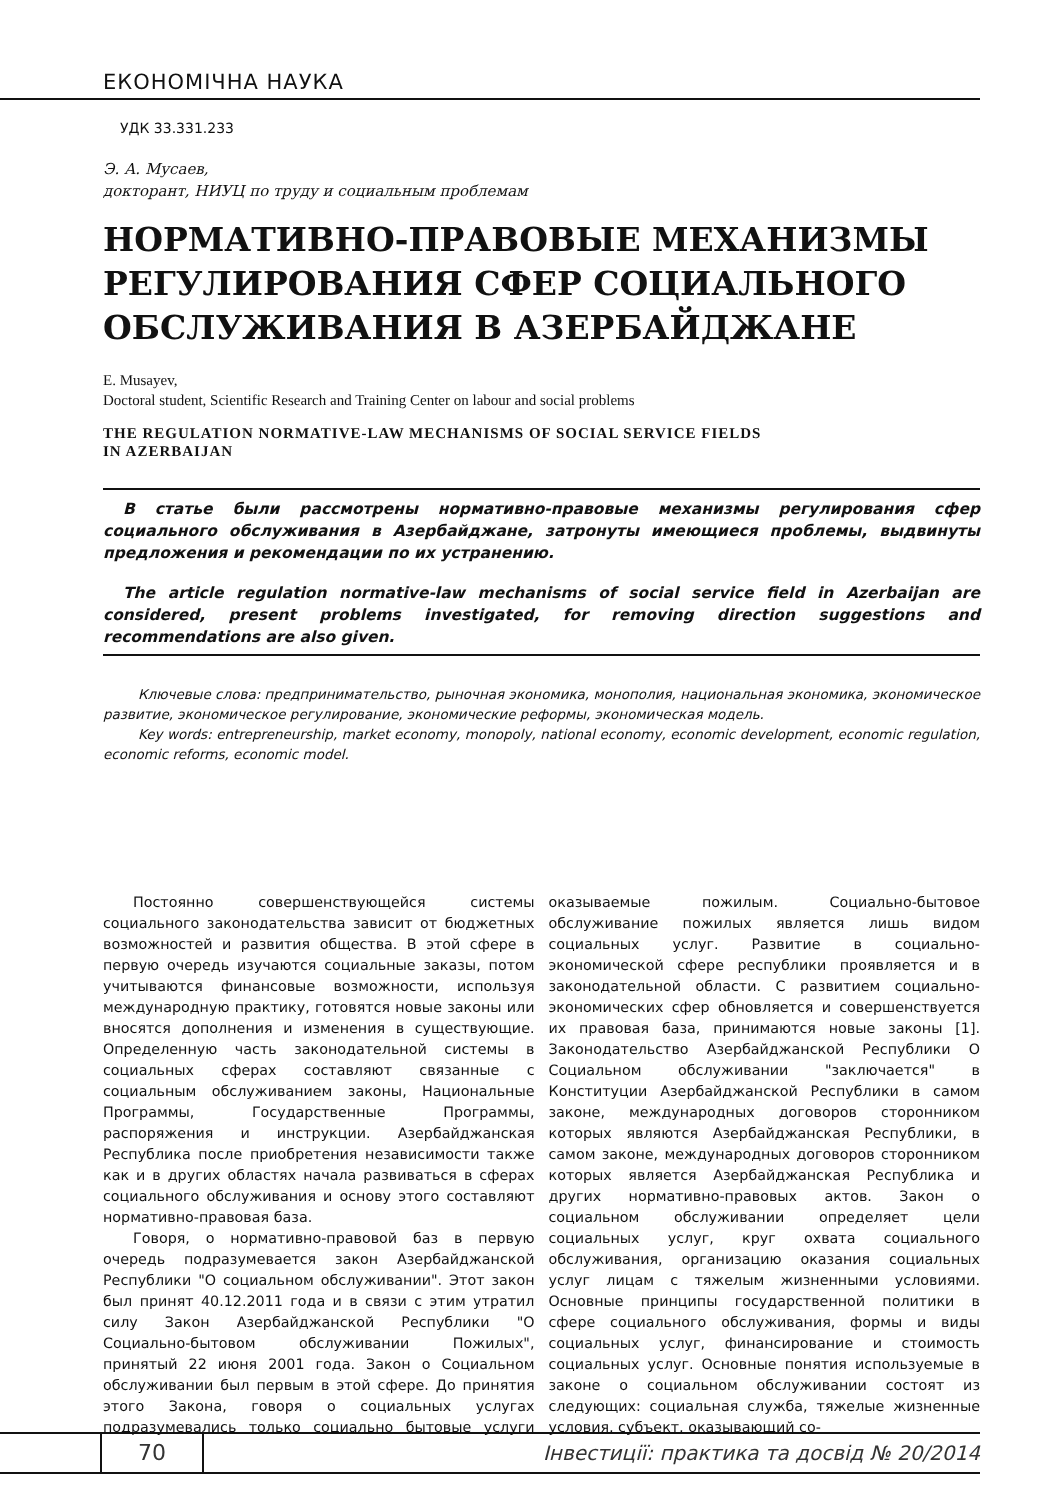ЕКОНОМІЧНА НАУКА
УДК 33.331.233
Э. А. Мусаев,
докторант, НИУЦ по труду и социальным проблемам
НОРМАТИВНО-ПРАВОВЫЕ МЕХАНИЗМЫ РЕГУЛИРОВАНИЯ СФЕР СОЦИАЛЬНОГО ОБСЛУЖИВАНИЯ В АЗЕРБАЙДЖАНЕ
E. Musayev,
Doctoral student, Scientific Research and Training Center on labour and social problems
THE REGULATION NORMATIVE-LAW MECHANISMS OF SOCIAL SERVICE FIELDS
IN AZERBAIJAN
В статье были рассмотрены нормативно-правовые механизмы регулирования сфер социального обслуживания в Азербайджане, затронуты имеющиеся проблемы, выдвинуты предложения и рекомендации по их устранению.
The article regulation normative-law mechanisms of social service field in Azerbaijan are considered, present problems investigated, for removing direction suggestions and recommendations are also given.
Ключевые слова: предпринимательство, рыночная экономика, монополия, национальная экономика, экономическое развитие, экономическое регулирование, экономические реформы, экономическая модель.
Key words: entrepreneurship, market economy, monopoly, national economy, economic development, economic regulation, economic reforms, economic model.
Постоянно совершенствующейся системы социального законодательства зависит от бюджетных возможностей и развития общества. В этой сфере в первую очередь изучаются социальные заказы, потом учитываются финансовые возможности, используя международную практику, готовятся новые законы или вносятся дополнения и изменения в существующие. Определенную часть законодательной системы в социальных сферах составляют связанные с социальным обслуживанием законы, Национальные Программы, Государственные Программы, распоряжения и инструкции. Азербайджанская Республика после приобретения независимости также как и в других областях начала развиваться в сферах социального обслуживания и основу этого составляют нормативно-правовая база.
Говоря, о нормативно-правовой баз в первую очередь подразумевается закон Азербайджанской Республики "О социальном обслуживании". Этот закон был принят 40.12.2011 года и в связи с этим утратил силу Закон Азербайджанской Республики "О Социально-бытовом обслуживании Пожилых", принятый 22 июня 2001 года. Закон о Социальном обслуживании был первым в этой сфере. До принятия этого Закона, говоря о социальных услугах подразумевались только социально бытовые услуги оказываемые пожилым. Социально-бытовое обслуживание пожилых является лишь видом социальных услуг. Развитие в социально-экономической сфере республики проявляется и в законодательной области. С развитием социально- экономических сфер обновляется и совершенствуется их правовая база, принимаются новые законы [1]. Законодательство Азербайджанской Республики О Социальном обслуживании "заключается" в Конституции Азербайджанской Республики в самом законе, международных договоров сторонником которых являются Азербайджанская Республики, в самом законе, международных договоров сторонником которых является Азербайджанская Республика и других нормативно-правовых актов. Закон о социальном обслуживании определяет цели социальных услуг, круг охвата социального обслуживания, организацию оказания социальных услуг лицам с тяжелым жизненными условиями. Основные принципы государственной политики в сфере социального обслуживания, формы и виды социальных услуг, финансирование и стоимость социальных услуг. Основные понятия используемые в законе о социальном обслуживании состоят из следующих: социальная служба, тяжелые жизненные условия, субъект, оказывающий со-
70 Інвестиції: практика та досвід № 20/2014